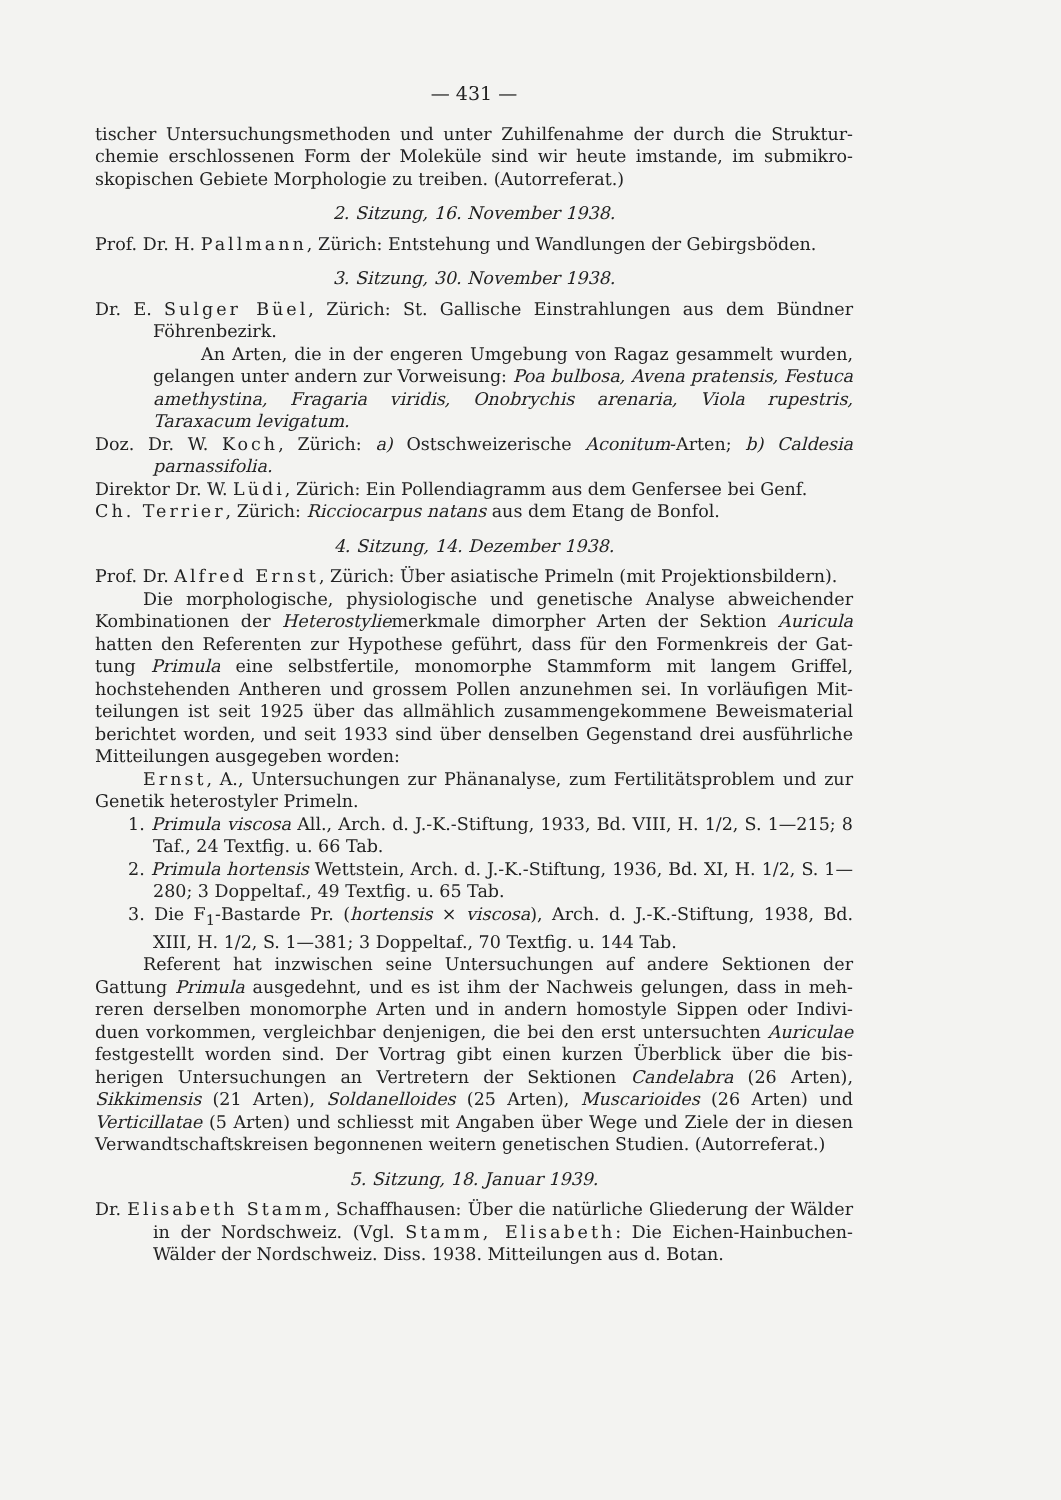— 431 —
tischer Untersuchungsmethoden und unter Zuhilfenahme der durch die Struktur­chemie erschlossenen Form der Moleküle sind wir heute imstande, im submikro­skopischen Gebiete Morphologie zu treiben. (Autorreferat.)
2. Sitzung, 16. November 1938.
Prof. Dr. H. Pallmann, Zürich: Entstehung und Wandlungen der Gebirgs­böden.
3. Sitzung, 30. November 1938.
Dr. E. Sulger Büel, Zürich: St. Gallische Einstrahlungen aus dem Bündner Föhrenbezirk.
An Arten, die in der engeren Umgebung von Ragaz gesammelt wur­den, gelangen unter andern zur Vorweisung: Poa bulbosa, Avena pratensis, Festuca amethystina, Fragaria viridis, Onobrychis arenaria, Viola rupestris, Taraxacum levigatum.
Doz. Dr. W. Koch, Zürich: a) Ostschweizerische Aconitum-Arten; b) Caldesia parnassifolia.
Direktor Dr. W. Lüdi, Zürich: Ein Pollendiagramm aus dem Genfersee bei Genf.
Ch. Terrier, Zürich: Ricciocarpus natans aus dem Etang de Bonfol.
4. Sitzung, 14. Dezember 1938.
Prof. Dr. Alfred Ernst, Zürich: Über asiatische Primeln (mit Projektions­bildern).
Die morphologische, physiologische und genetische Analyse abweichender Kombinationen der Heterostyliemerkmale dimorpher Arten der Sektion Auricula hatten den Referenten zur Hypothese geführt, dass für den Formenkreis der Gat­tung Primula eine selbstfertile, monomorphe Stammform mit langem Griffel, hochstehenden Antheren und grossem Pollen anzunehmen sei. In vorläufigen Mit­teilungen ist seit 1925 über das allmählich zusammengekommene Beweismaterial berichtet worden, und seit 1933 sind über denselben Gegenstand drei ausführliche Mitteilungen ausgegeben worden:
Ernst, A., Untersuchungen zur Phänanalyse, zum Fertilitätsproblem und zur Genetik heterostyler Primeln.
1. Primula viscosa All., Arch. d. J.-K.-Stiftung, 1933, Bd. VIII, H. 1/2, S. 1—215; 8 Taf., 24 Textfig. u. 66 Tab.
2. Primula hortensis Wettstein, Arch. d. J.-K.-Stiftung, 1936, Bd. XI, H. 1/2, S. 1—280; 3 Doppeltaf., 49 Textfig. u. 65 Tab.
3. Die F<sub>1</sub>-Bastarde Pr. (hortensis × viscosa), Arch. d. J.-K.-Stiftung, 1938, Bd. XIII, H. 1/2, S. 1—381; 3 Doppeltaf., 70 Textfig. u. 144 Tab.
Referent hat inzwischen seine Untersuchungen auf andere Sektionen der Gattung Primula ausgedehnt, und es ist ihm der Nachweis gelungen, dass in meh­reren derselben monomorphe Arten und in andern homostyle Sippen oder Indivi­duen vorkommen, vergleichbar denjenigen, die bei den erst untersuchten Auriculae festgestellt worden sind. Der Vortrag gibt einen kurzen Überblick über die bis­herigen Untersuchungen an Vertretern der Sektionen Candelabra (26 Arten), Sikkimensis (21 Arten), Soldanelloides (25 Arten), Muscarioides (26 Arten) und Verticillatae (5 Arten) und schliesst mit Angaben über Wege und Ziele der in diesen Verwandtschaftskreisen begonnenen weitern genetischen Studien. (Autor­referat.)
5. Sitzung, 18. Januar 1939.
Dr. Elisabeth Stamm, Schaffhausen: Über die natürliche Gliederung der Wälder in der Nordschweiz. (Vgl. Stamm, Elisabeth: Die Eichen-Hainbuchen-Wälder der Nordschweiz. Diss. 1938. Mitteilungen aus d. Botan.